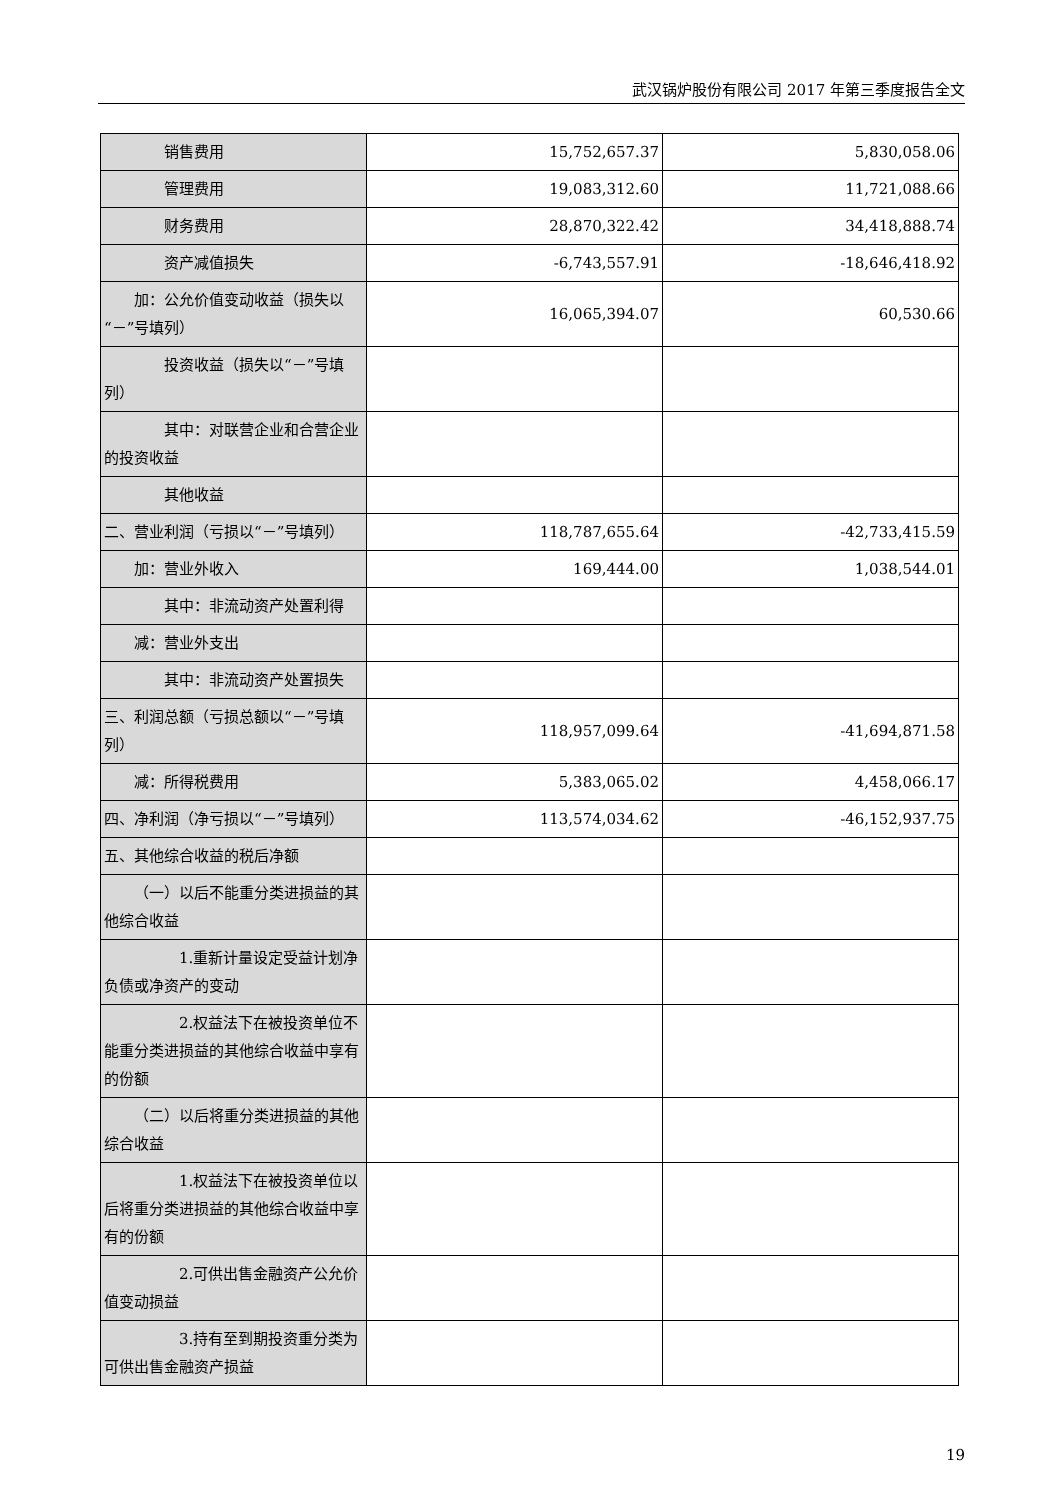武汉锅炉股份有限公司 2017 年第三季度报告全文
| 销售费用 | 15,752,657.37 | 5,830,058.06 |
| 管理费用 | 19,083,312.60 | 11,721,088.66 |
| 财务费用 | 28,870,322.42 | 34,418,888.74 |
| 资产减值损失 | -6,743,557.91 | -18,646,418.92 |
| 加：公允价值变动收益（损失以“－”号填列） | 16,065,394.07 | 60,530.66 |
| 投资收益（损失以“－”号填列） | | |
| 其中：对联营企业和合营企业的投资收益 | | |
| 其他收益 | | |
| 二、营业利润（亏损以“－”号填列） | 118,787,655.64 | -42,733,415.59 |
| 加：营业外收入 | 169,444.00 | 1,038,544.01 |
| 其中：非流动资产处置利得 | | |
| 减：营业外支出 | | |
| 其中：非流动资产处置损失 | | |
| 三、利润总额（亏损总额以“－”号填列） | 118,957,099.64 | -41,694,871.58 |
| 减：所得税费用 | 5,383,065.02 | 4,458,066.17 |
| 四、净利润（净亏损以“－”号填列） | 113,574,034.62 | -46,152,937.75 |
| 五、其他综合收益的税后净额 | | |
| （一）以后不能重分类进损益的其他综合收益 | | |
| 1.重新计量设定受益计划净负债或净资产的变动 | | |
| 2.权益法下在被投资单位不能重分类进损益的其他综合收益中享有的份额 | | |
| （二）以后将重分类进损益的其他综合收益 | | |
| 1.权益法下在被投资单位以后将重分类进损益的其他综合收益中享有的份额 | | |
| 2.可供出售金融资产公允价值变动损益 | | |
| 3.持有至到期投资重分类为可供出售金融资产损益 | | |
19